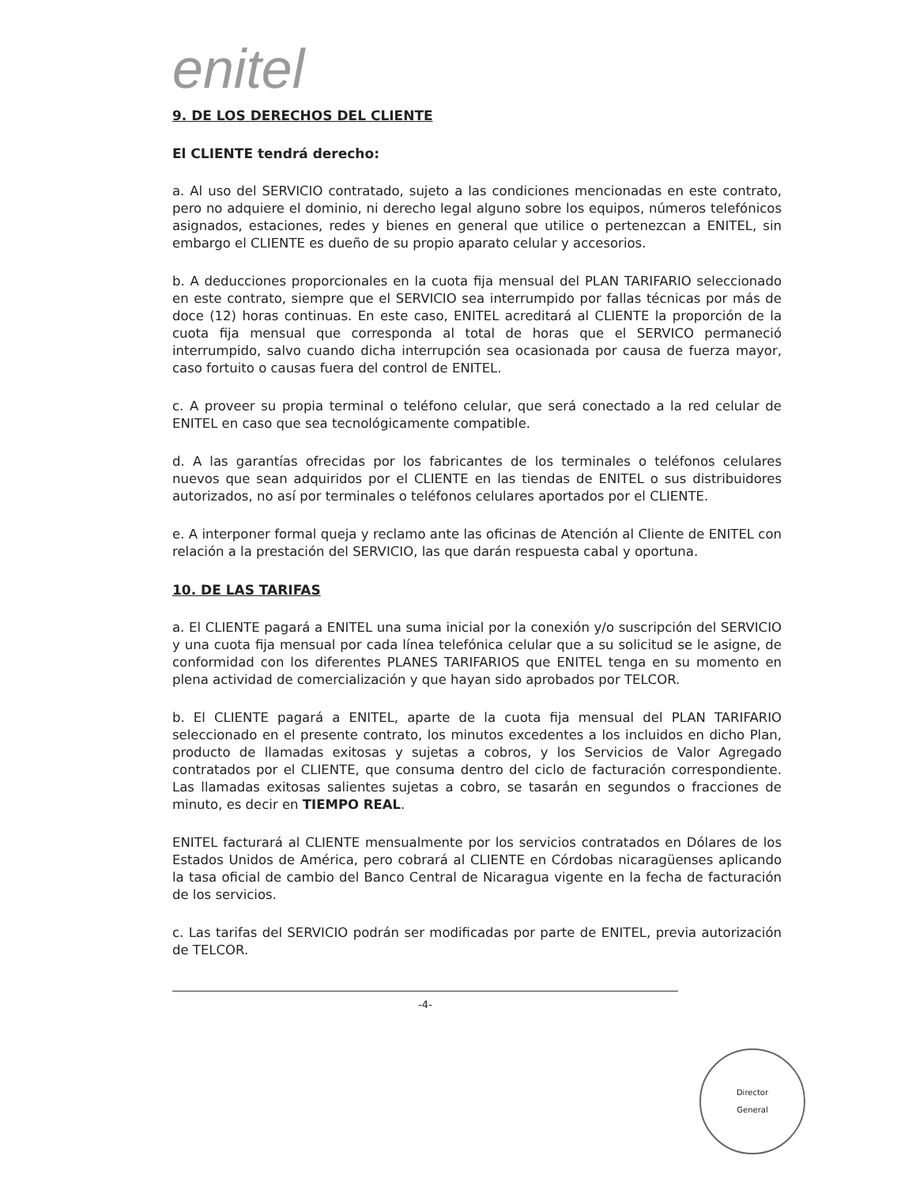enitel
9. DE LOS DERECHOS DEL CLIENTE
El CLIENTE tendrá derecho:
a. Al uso del SERVICIO contratado, sujeto a las condiciones mencionadas en este contrato, pero no adquiere el dominio, ni derecho legal alguno sobre los equipos, números telefónicos asignados, estaciones, redes y bienes en general que utilice o pertenezcan a ENITEL, sin embargo el CLIENTE es dueño de su propio aparato celular y accesorios.
b. A deducciones proporcionales en la cuota fija mensual del PLAN TARIFARIO seleccionado en este contrato, siempre que el SERVICIO sea interrumpido por fallas técnicas por más de doce (12) horas continuas. En este caso, ENITEL acreditará al CLIENTE la proporción de la cuota fija mensual que corresponda al total de horas que el SERVICO permaneció interrumpido, salvo cuando dicha interrupción sea ocasionada por causa de fuerza mayor, caso fortuito o causas fuera del control de ENITEL.
c. A proveer su propia terminal o teléfono celular, que será conectado a la red celular de ENITEL en caso que sea tecnológicamente compatible.
d. A las garantías ofrecidas por los fabricantes de los terminales o teléfonos celulares nuevos que sean adquiridos por el CLIENTE en las tiendas de ENITEL o sus distribuidores autorizados, no así por terminales o teléfonos celulares aportados por el CLIENTE.
e. A interponer formal queja y reclamo ante las oficinas de Atención al Cliente de ENITEL con relación a la prestación del SERVICIO, las que darán respuesta cabal y oportuna.
10. DE LAS TARIFAS
a. El CLIENTE pagará a ENITEL una suma inicial por la conexión y/o suscripción del SERVICIO y una cuota fija mensual por cada línea telefónica celular que a su solicitud se le asigne, de conformidad con los diferentes PLANES TARIFARIOS que ENITEL tenga en su momento en plena actividad de comercialización y que hayan sido aprobados por TELCOR.
b. El CLIENTE pagará a ENITEL, aparte de la cuota fija mensual del PLAN TARIFARIO seleccionado en el presente contrato, los minutos excedentes a los incluidos en dicho Plan, producto de llamadas exitosas y sujetas a cobros, y los Servicios de Valor Agregado contratados por el CLIENTE, que consuma dentro del ciclo de facturación correspondiente. Las llamadas exitosas salientes sujetas a cobro, se tasarán en segundos o fracciones de minuto, es decir en TIEMPO REAL.
ENITEL facturará al CLIENTE mensualmente por los servicios contratados en Dólares de los Estados Unidos de América, pero cobrará al CLIENTE en Córdobas nicaragüenses aplicando la tasa oficial de cambio del Banco Central de Nicaragua vigente en la fecha de facturación de los servicios.
c. Las tarifas del SERVICIO podrán ser modificadas por parte de ENITEL, previa autorización de TELCOR.
-4-
Director
General